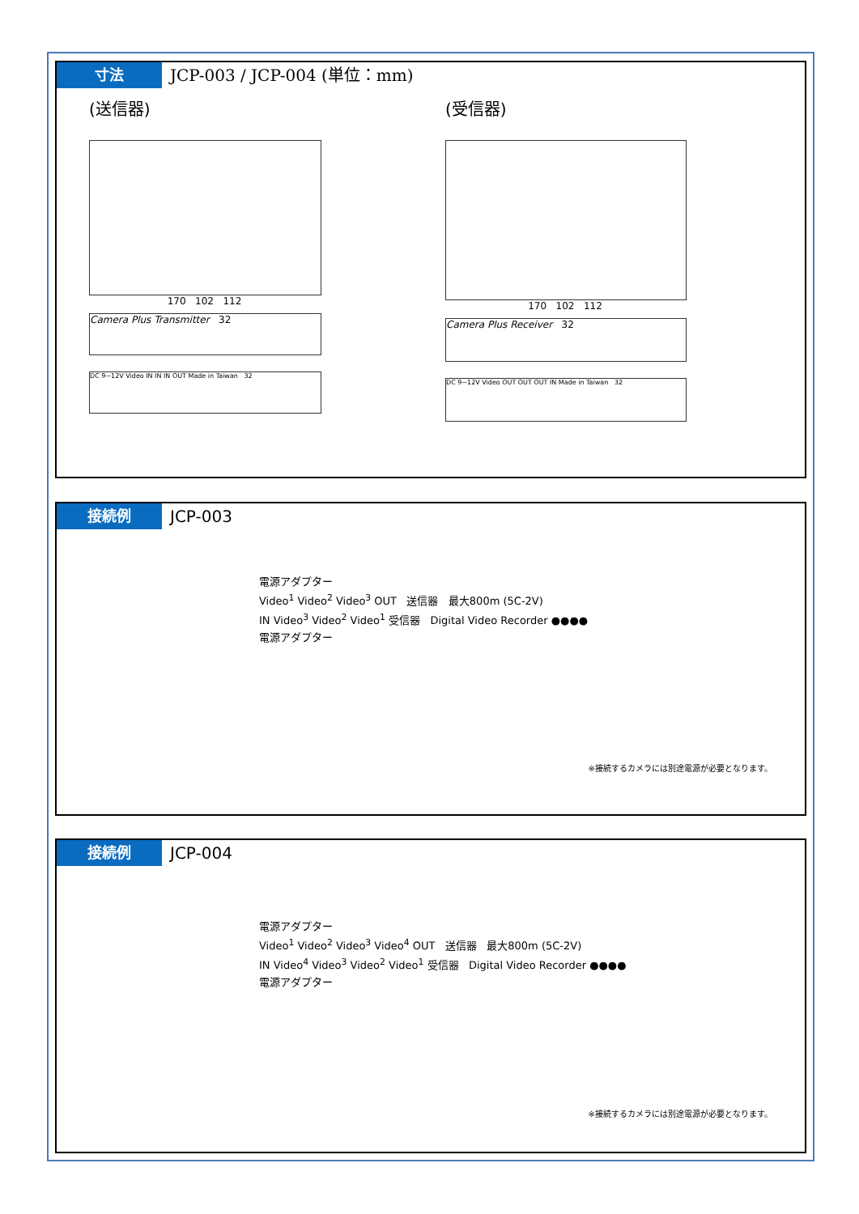寸法 JCP-003 / JCP-004 (単位：mm)
(送信器)
170 102 112
Camera Plus Transmitter 32
DC 9~12V Video IN IN IN OUT Made in Taiwan 32
(受信器)
170 102 112
Camera Plus Receiver 32
DC 9~12V Video OUT OUT OUT IN Made in Taiwan 32
接続例 JCP-003
電源アダプター
Video<sup>1</sup> Video<sup>2</sup> Video<sup>3</sup> OUT 送信器 最大800m (5C-2V)
IN Video<sup>3</sup> Video<sup>2</sup> Video<sup>1</sup> 受信器 Digital Video Recorder ●●●●
電源アダプター
※接続するカメラには別途電源が必要となります。
接続例 JCP-004
電源アダプター
Video<sup>1</sup> Video<sup>2</sup> Video<sup>3</sup> Video<sup>4</sup> OUT 送信器 最大800m (5C-2V)
IN Video<sup>4</sup> Video<sup>3</sup> Video<sup>2</sup> Video<sup>1</sup> 受信器 Digital Video Recorder ●●●●
電源アダプター
※接続するカメラには別途電源が必要となります。